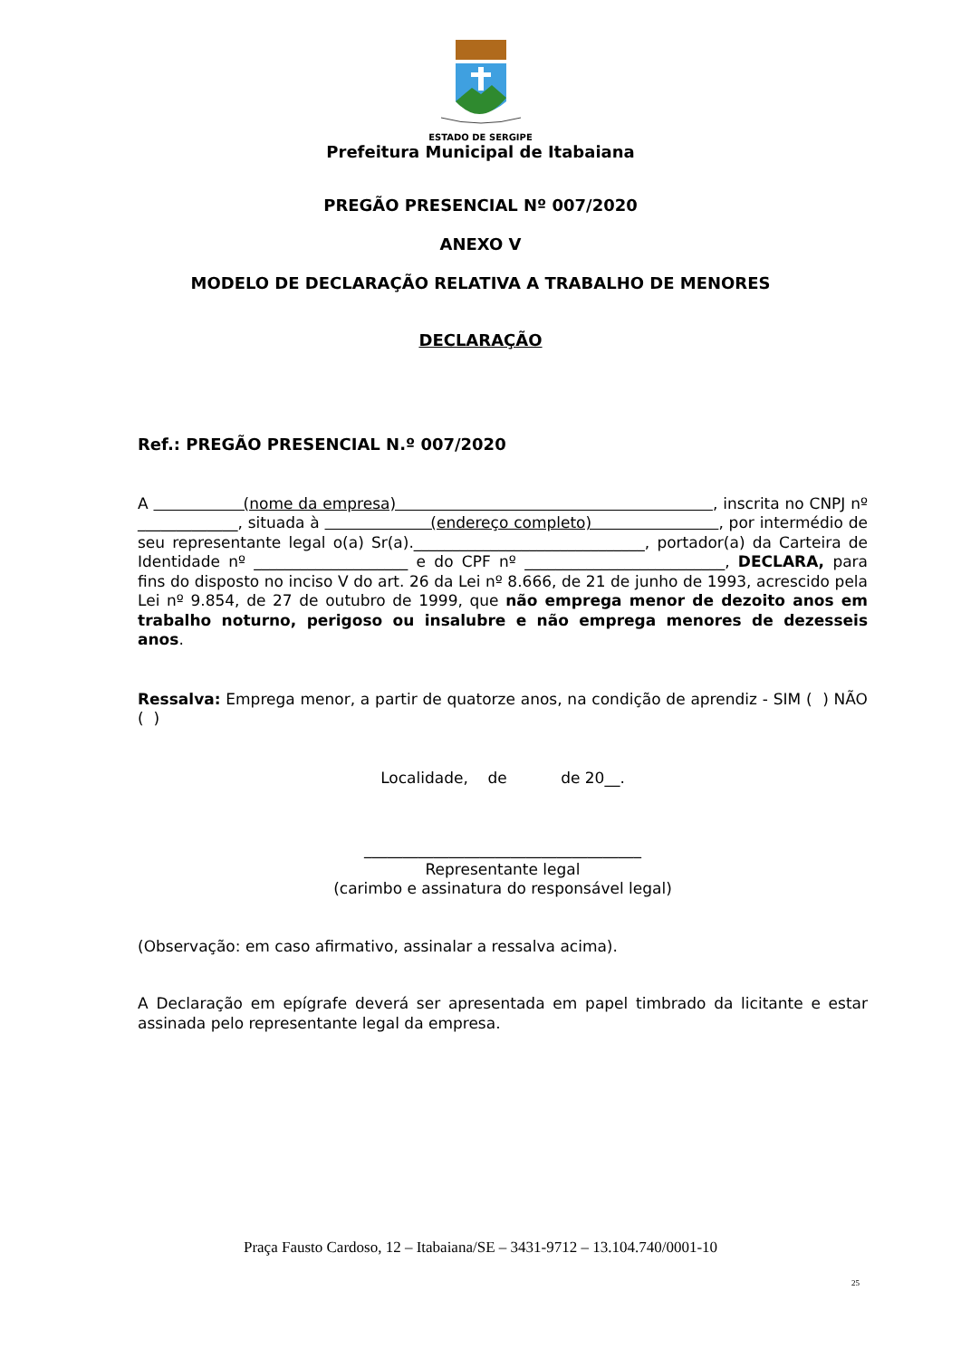ESTADO DE SERGIPE
Prefeitura Municipal de Itabaiana
PREGÃO PRESENCIAL Nº 007/2020
ANEXO V
MODELO DE DECLARAÇÃO RELATIVA A TRABALHO DE MENORES
DECLARAÇÃO
Ref.: PREGÃO PRESENCIAL N.º 007/2020
A (nome da empresa) , inscrita no CNPJ nº _____________, situada à (endereço completo) , por intermédio de seu representante legal o(a) Sr(a).______________________________, portador(a) da Carteira de Identidade nº ____________________ e do CPF nº __________________________, DECLARA, para fins do disposto no inciso V do art. 26 da Lei nº 8.666, de 21 de junho de 1993, acrescido pela Lei nº 9.854, de 27 de outubro de 1999, que não emprega menor de dezoito anos em trabalho noturno, perigoso ou insalubre e não emprega menores de dezesseis anos.
Ressalva: Emprega menor, a partir de quatorze anos, na condição de aprendiz - SIM ( ) NÃO ( )
Localidade, de de 20__.
____________________________________
Representante legal
(carimbo e assinatura do responsável legal)
(Observação: em caso afirmativo, assinalar a ressalva acima).
A Declaração em epígrafe deverá ser apresentada em papel timbrado da licitante e estar assinada pelo representante legal da empresa.
Praça Fausto Cardoso, 12 – Itabaiana/SE – 3431-9712 – 13.104.740/0001-10
25